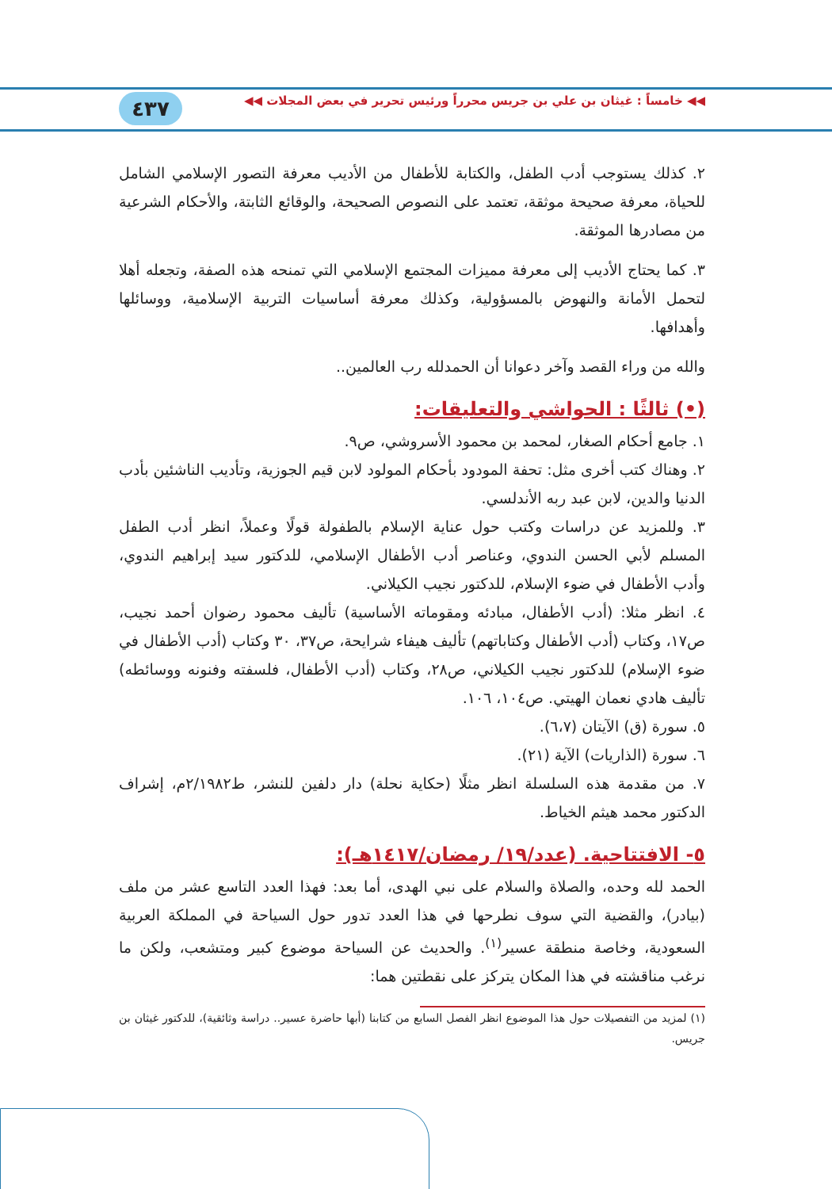◀◀ خامساً : غيثان بن علي بن جريس محرراً ورئيس تحرير في بعض المجلات ◀◀
٤٣٧
٢. كذلك يستوجب أدب الطفل، والكتابة للأطفال من الأديب معرفة التصور الإسلامي الشامل للحياة، معرفة صحيحة موثقة، تعتمد على النصوص الصحيحة، والوقائع الثابتة، والأحكام الشرعية من مصادرها الموثقة.
٣. كما يحتاج الأديب إلى معرفة مميزات المجتمع الإسلامي التي تمنحه هذه الصفة، وتجعله أهلا لتحمل الأمانة والنهوض بالمسؤولية، وكذلك معرفة أساسيات التربية الإسلامية، ووسائلها وأهدافها.
والله من وراء القصد وآخر دعوانا أن الحمدلله رب العالمين..
(•) ثالثًا : الحواشي والتعليقات:
١. جامع أحكام الصغار، لمحمد بن محمود الأسروشي، ص٩.
٢. وهناك كتب أخرى مثل: تحفة المودود بأحكام المولود لابن قيم الجوزية، وتأديب الناشئين بأدب الدنيا والدين، لابن عبد ربه الأندلسي.
٣. وللمزيد عن دراسات وكتب حول عناية الإسلام بالطفولة قولًا وعملاً، انظر أدب الطفل المسلم لأبي الحسن الندوي، وعناصر أدب الأطفال الإسلامي، للدكتور سيد إبراهيم الندوي، وأدب الأطفال في ضوء الإسلام، للدكتور نجيب الكيلاني.
٤. انظر مثلا: (أدب الأطفال، مبادئه ومقوماته الأساسية) تأليف محمود رضوان أحمد نجيب، ص١٧، وكتاب (أدب الأطفال وكتاباتهم) تأليف هيفاء شرايحة، ص٣٧، ٣٠ وكتاب (أدب الأطفال في ضوء الإسلام) للدكتور نجيب الكيلاني، ص٢٨، وكتاب (أدب الأطفال، فلسفته وفنونه ووسائطه) تأليف هادي نعمان الهيتي. ص١٠٤، ١٠٦.
٥. سورة (ق) الآيتان (٦،٧).
٦. سورة (الذاريات) الآية (٢١).
٧. من مقدمة هذه السلسلة انظر مثلًا (حكاية نحلة) دار دلفين للنشر، ط٢/١٩٨٢م، إشراف الدكتور محمد هيثم الخياط.
٥- الافتتاحية. (عدد/١٩/ رمضان/١٤١٧هـ):
الحمد لله وحده، والصلاة والسلام على نبي الهدى، أما بعد: فهذا العدد التاسع عشر من ملف (بيادر)، والقضية التي سوف نطرحها في هذا العدد تدور حول السياحة في المملكة العربية السعودية، وخاصة منطقة عسير<sup>(١)</sup>. والحديث عن السياحة موضوع كبير ومتشعب، ولكن ما نرغب مناقشته في هذا المكان يتركز على نقطتين هما:
(١) لمزيد من التفصيلات حول هذا الموضوع انظر الفصل السابع من كتابنا (أبها حاضرة عسير.. دراسة وثائقية)، للدكتور غيثان بن جريس.